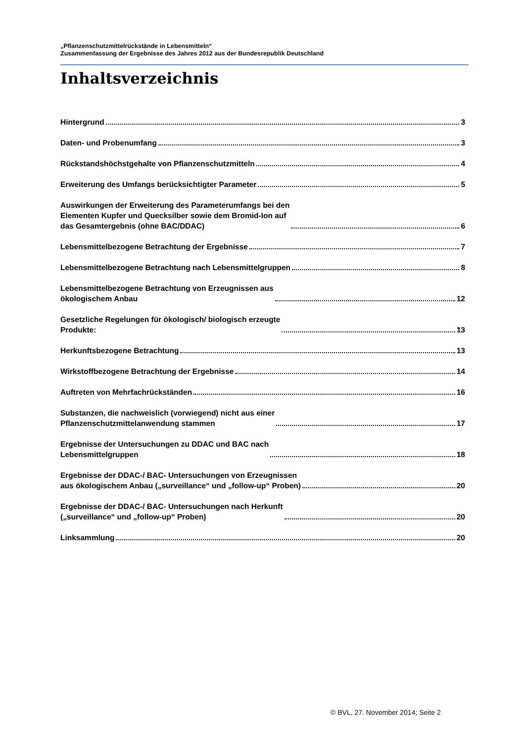„Pflanzenschutzmittelrückstände in Lebensmitteln“
Zusammenfassung der Ergebnisse des Jahres 2012 aus der Bundesrepublik Deutschland
Inhaltsverzeichnis
Hintergrund 3
Daten- und Probenumfang 3
Rückstandshöchstgehalte von Pflanzenschutzmitteln 4
Erweiterung des Umfangs berücksichtigter Parameter 5
Auswirkungen der Erweiterung des Parameterumfangs bei den
Elementen Kupfer und Quecksilber sowie dem Bromid-Ion auf
das Gesamtergebnis (ohne BAC/DDAC) 6
Lebensmittelbezogene Betrachtung der Ergebnisse 7
Lebensmittelbezogene Betrachtung nach Lebensmittelgruppen 8
Lebensmittelbezogene Betrachtung von Erzeugnissen aus
ökologischem Anbau 12
Gesetzliche Regelungen für ökologisch/ biologisch erzeugte
Produkte: 13
Herkunftsbezogene Betrachtung 13
Wirkstoffbezogene Betrachtung der Ergebnisse 14
Auftreten von Mehrfachrückständen 16
Substanzen, die nachweislich (vorwiegend) nicht aus einer
Pflanzenschutzmittelanwendung stammen 17
Ergebnisse der Untersuchungen zu DDAC und BAC nach
Lebensmittelgruppen 18
Ergebnisse der DDAC-/ BAC- Untersuchungen von Erzeugnissen
aus ökologischem Anbau („surveillance“ und „follow-up“ Proben) 20
Ergebnisse der DDAC-/ BAC- Untersuchungen nach Herkunft
(„surveillance“ und „follow-up“ Proben) 20
Linksammlung 20
© BVL, 27. November 2014; Seite 2